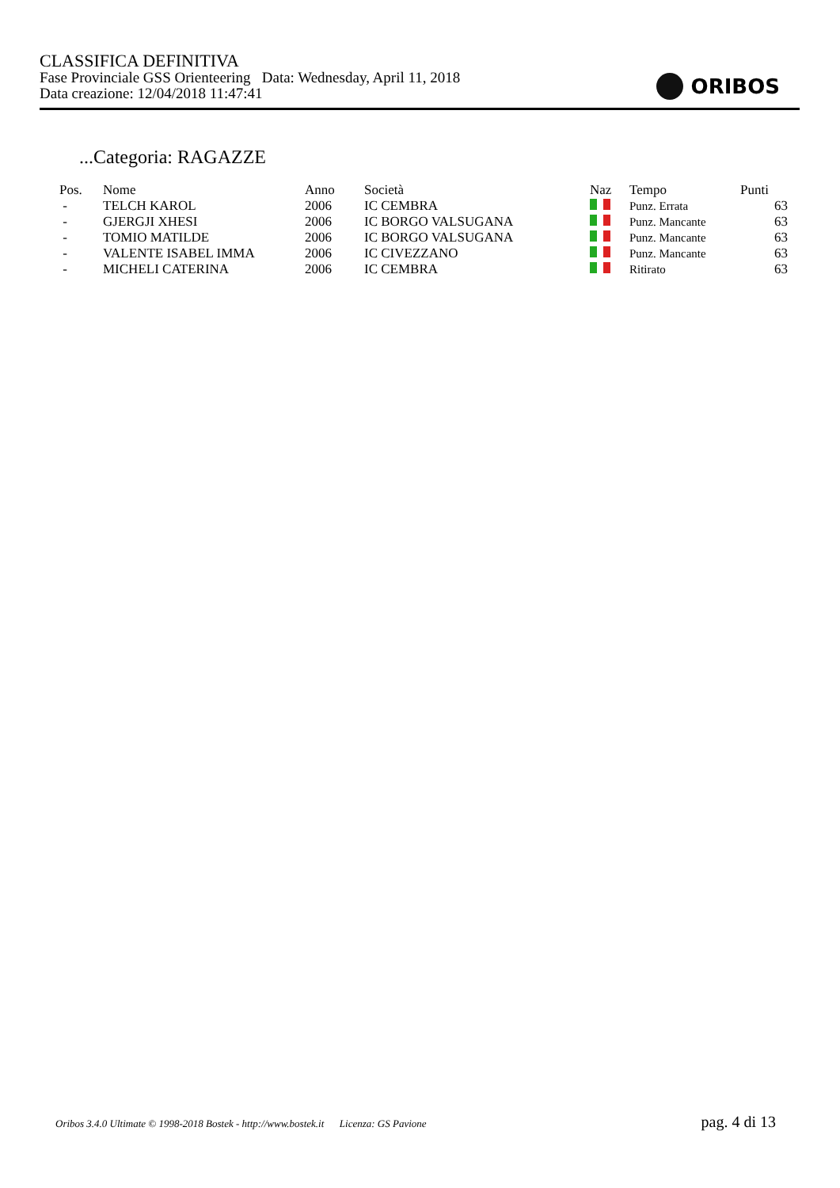CLASSIFICA DEFINITIVA
Fase Provinciale GSS Orienteering Data: Wednesday, April 11, 2018
Data creazione: 12/04/2018 11:47:41
ORIBOS
...Categoria: RAGAZZE
| Pos. | Nome | Anno | Società | Naz | Tempo | Punti |
| --- | --- | --- | --- | --- | --- | --- |
| - | TELCH KAROL | 2006 | IC CEMBRA | | Punz. Errata | 63 |
| - | GJERGJI XHESI | 2006 | IC BORGO VALSUGANA | | Punz. Mancante | 63 |
| - | TOMIO MATILDE | 2006 | IC BORGO VALSUGANA | | Punz. Mancante | 63 |
| - | VALENTE ISABEL IMMA | 2006 | IC CIVEZZANO | | Punz. Mancante | 63 |
| - | MICHELI CATERINA | 2006 | IC CEMBRA | | Ritirato | 63 |
Oribos 3.4.0 Ultimate © 1998-2018 Bostek - http://www.bostek.it Licenza: GS Pavione pag. 4 di 13